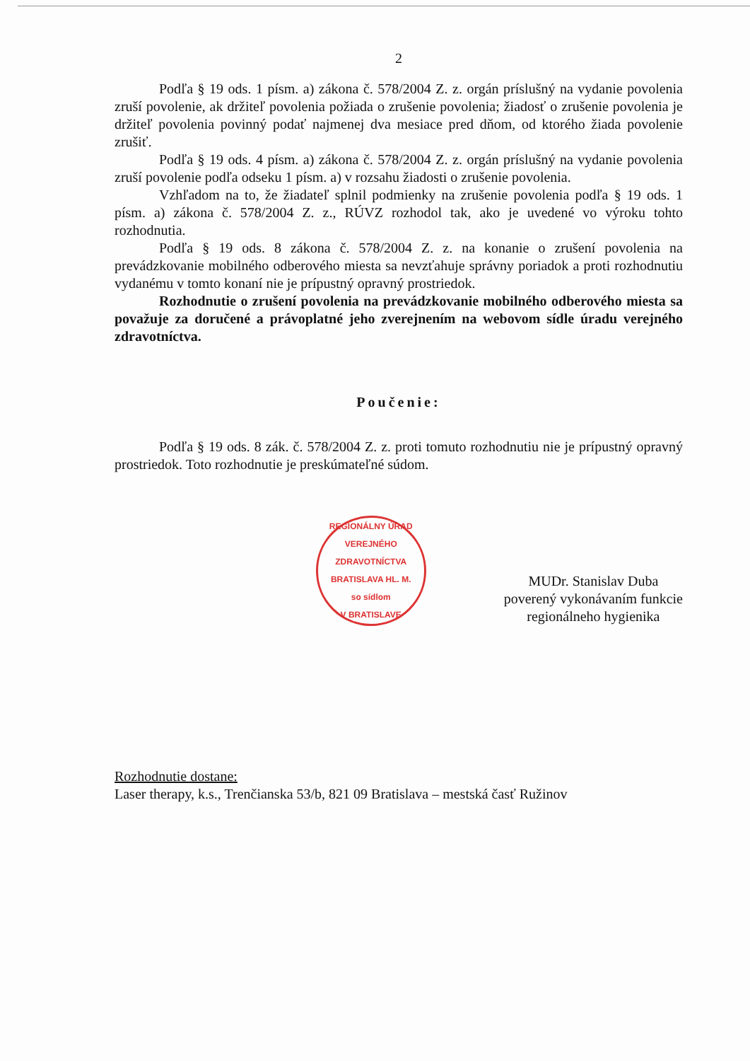2
Podľa § 19 ods. 1 písm. a) zákona č. 578/2004 Z. z. orgán príslušný na vydanie povolenia zruší povolenie, ak držiteľ povolenia požiada o zrušenie povolenia; žiadosť o zrušenie povolenia je držiteľ povolenia povinný podať najmenej dva mesiace pred dňom, od ktorého žiada povolenie zrušiť.
Podľa § 19 ods. 4 písm. a) zákona č. 578/2004 Z. z. orgán príslušný na vydanie povolenia zruší povolenie podľa odseku 1 písm. a) v rozsahu žiadosti o zrušenie povolenia.
Vzhľadom na to, že žiadateľ splnil podmienky na zrušenie povolenia podľa § 19 ods. 1 písm. a) zákona č. 578/2004 Z. z., RÚVZ rozhodol tak, ako je uvedené vo výroku tohto rozhodnutia.
Podľa § 19 ods. 8 zákona č. 578/2004 Z. z. na konanie o zrušení povolenia na prevádzkovanie mobilného odberového miesta sa nevzťahuje správny poriadok a proti rozhodnutiu vydanému v tomto konaní nie je prípustný opravný prostriedok.
Rozhodnutie o zrušení povolenia na prevádzkovanie mobilného odberového miesta sa považuje za doručené a právoplatné jeho zverejnením na webovom sídle úradu verejného zdravotníctva.
Poučenie:
Podľa § 19 ods. 8 zák. č. 578/2004 Z. z. proti tomuto rozhodnutiu nie je prípustný opravný prostriedok. Toto rozhodnutie je preskúmateľné súdom.
REGIONÁLNY ÚRAD VEREJNÉHO ZDRAVOTNÍCTVA BRATISLAVA HL. M.
so sídlom
V BRATISLAVE
MUDr. Stanislav Duba
poverený vykonávaním funkcie
regionálneho hygienika
Rozhodnutie dostane:
Laser therapy, k.s., Trenčianska 53/b, 821 09 Bratislava – mestská časť Ružinov